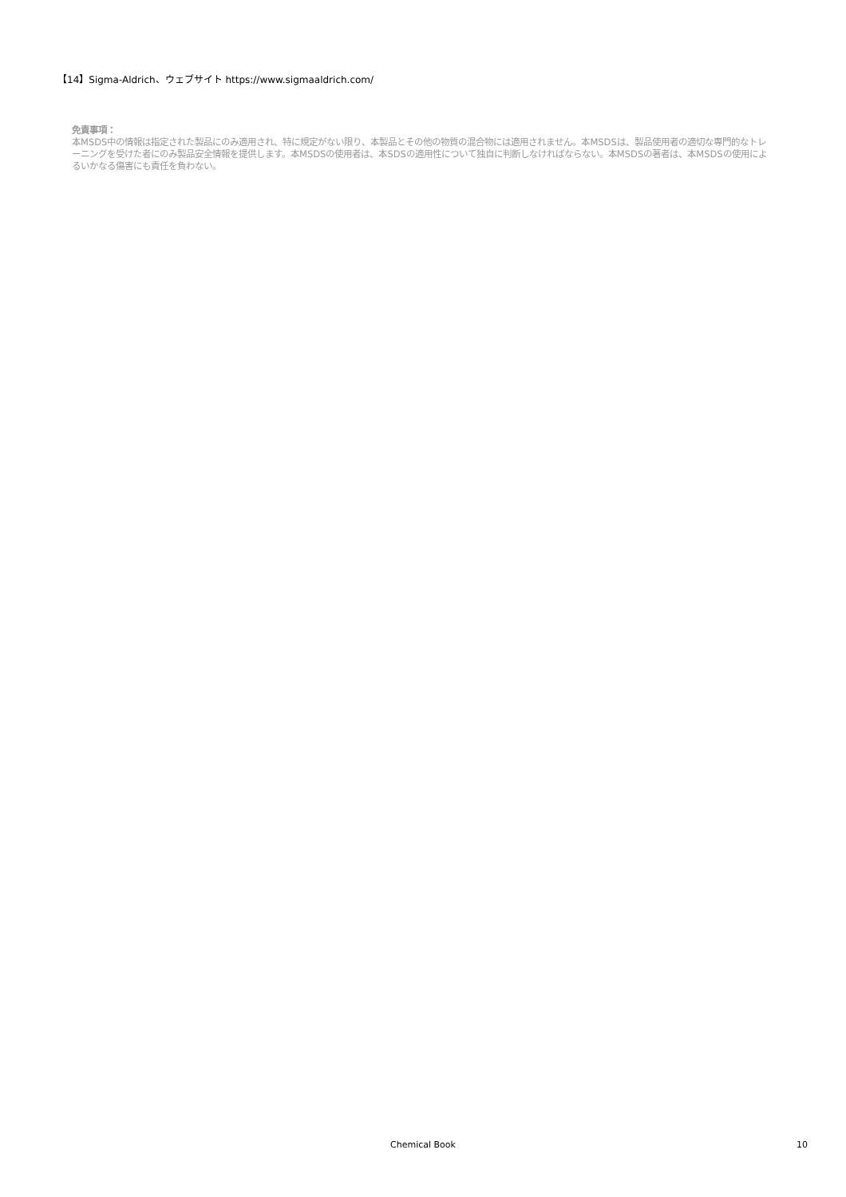【14】Sigma-Aldrich、ウェブサイト https://www.sigmaaldrich.com/
免責事項：
本MSDS中の情報は指定された製品にのみ適用され、特に規定がない限り、本製品とその他の物質の混合物には適用されません。本MSDSは、製品使用者の適切な専門的なトレーニングを受けた者にのみ製品安全情報を提供します。本MSDSの使用者は、本SDSの適用性について独自に判断しなければならない。本MSDSの著者は、本MSDSの使用によるいかなる傷害にも責任を負わない。
Chemical Book
10